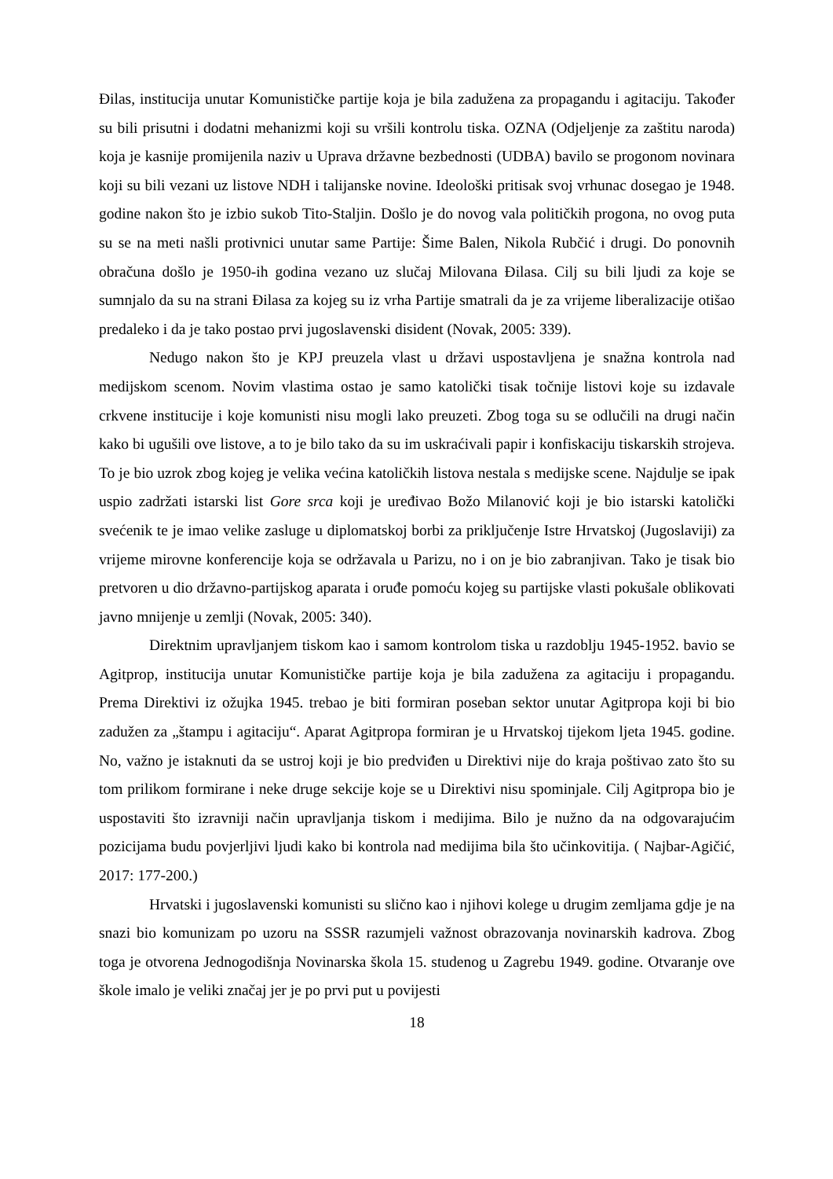Đilas, institucija unutar Komunističke partije koja je bila zadužena za propagandu i agitaciju. Također su bili prisutni i dodatni mehanizmi koji su vršili kontrolu tiska. OZNA (Odjeljenje za zaštitu naroda) koja je kasnije promijenila naziv u Uprava državne bezbednosti (UDBA) bavilo se progonom novinara koji su bili vezani uz listove NDH i talijanske novine. Ideološki pritisak svoj vrhunac dosegao je 1948. godine nakon što je izbio sukob Tito-Staljin. Došlo je do novog vala političkih progona, no ovog puta su se na meti našli protivnici unutar same Partije: Šime Balen, Nikola Rubčić i drugi. Do ponovnih obračuna došlo je 1950-ih godina vezano uz slučaj Milovana Đilasa. Cilj su bili ljudi za koje se sumnjalo da su na strani Đilasa za kojeg su iz vrha Partije smatrali da je za vrijeme liberalizacije otišao predaleko i da je tako postao prvi jugoslavenski disident (Novak, 2005: 339).
Nedugo nakon što je KPJ preuzela vlast u državi uspostavljena je snažna kontrola nad medijskom scenom. Novim vlastima ostao je samo katolički tisak točnije listovi koje su izdavale crkvene institucije i koje komunisti nisu mogli lako preuzeti. Zbog toga su se odlučili na drugi način kako bi ugušili ove listove, a to je bilo tako da su im uskraćivali papir i konfiskaciju tiskarskih strojeva. To je bio uzrok zbog kojeg je velika većina katoličkih listova nestala s medijske scene. Najdulje se ipak uspio zadržati istarski list Gore srca koji je uređivao Božo Milanović koji je bio istarski katolički svećenik te je imao velike zasluge u diplomatskoj borbi za priključenje Istre Hrvatskoj (Jugoslaviji) za vrijeme mirovne konferencije koja se održavala u Parizu, no i on je bio zabranjivan. Tako je tisak bio pretvoren u dio državno-partijskog aparata i oruđe pomoću kojeg su partijske vlasti pokušale oblikovati javno mnijenje u zemlji (Novak, 2005: 340).
Direktnim upravljanjem tiskom kao i samom kontrolom tiska u razdoblju 1945-1952. bavio se Agitprop, institucija unutar Komunističke partije koja je bila zadužena za agitaciju i propagandu. Prema Direktivi iz ožujka 1945. trebao je biti formiran poseban sektor unutar Agitpropa koji bi bio zadužen za „štampu i agitaciju“. Aparat Agitpropa formiran je u Hrvatskoj tijekom ljeta 1945. godine. No, važno je istaknuti da se ustroj koji je bio predviđen u Direktivi nije do kraja poštivao zato što su tom prilikom formirane i neke druge sekcije koje se u Direktivi nisu spominjale. Cilj Agitpropa bio je uspostaviti što izravniji način upravljanja tiskom i medijima. Bilo je nužno da na odgovarajućim pozicijama budu povjerljivi ljudi kako bi kontrola nad medijima bila što učinkovitija. ( Najbar-Agičić, 2017: 177-200.)
Hrvatski i jugoslavenski komunisti su slično kao i njihovi kolege u drugim zemljama gdje je na snazi bio komunizam po uzoru na SSSR razumjeli važnost obrazovanja novinarskih kadrova. Zbog toga je otvorena Jednogodišnja Novinarska škola 15. studenog u Zagrebu 1949. godine. Otvaranje ove škole imalo je veliki značaj jer je po prvi put u povijesti
18